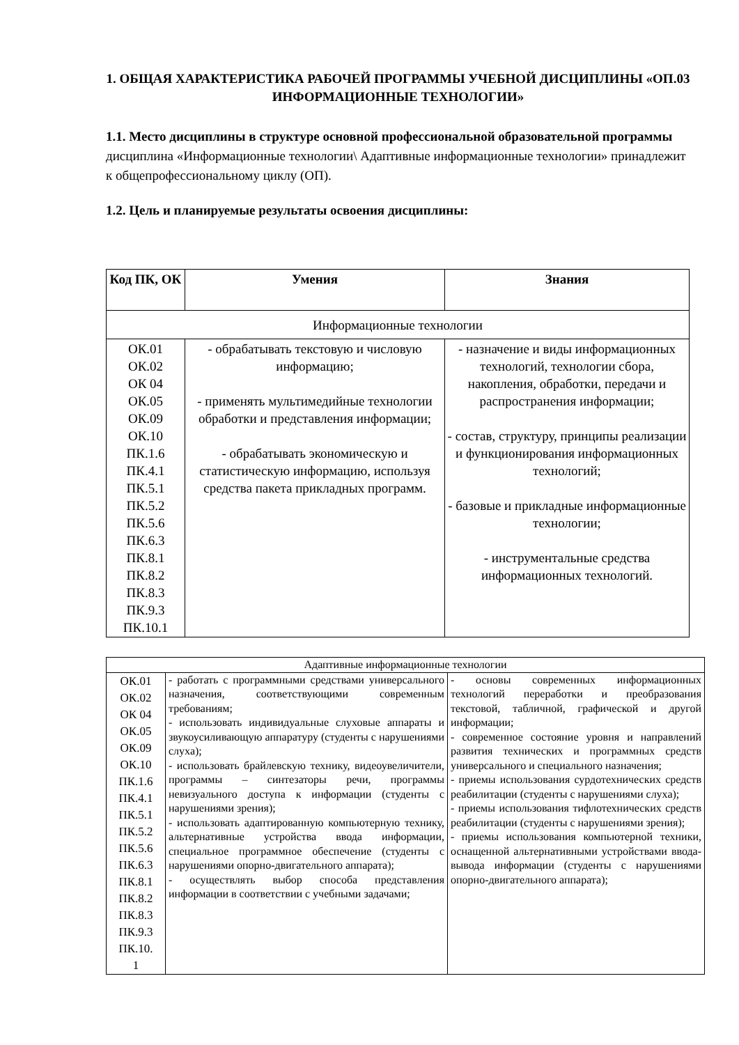1. ОБЩАЯ ХАРАКТЕРИСТИКА РАБОЧЕЙ ПРОГРАММЫ УЧЕБНОЙ ДИСЦИПЛИНЫ «ОП.03 ИНФОРМАЦИОННЫЕ ТЕХНОЛОГИИ»
1.1. Место дисциплины в структуре основной профессиональной образовательной программы дисциплина «Информационные технологии\ Адаптивные информационные технологии» принадлежит к общепрофессиональному циклу (ОП).
1.2. Цель и планируемые результаты освоения дисциплины:
| Код ПК, ОК | Умения | Знания |
| --- | --- | --- |
| Информационные технологии | | |
| ОК.01 ОК.02 ОК 04 ОК.05 ОК.09 ОК.10 ПК.1.6 ПК.4.1 ПК.5.1 ПК.5.2 ПК.5.6 ПК.6.3 ПК.8.1 ПК.8.2 ПК.8.3 ПК.9.3 ПК.10.1 | - обрабатывать текстовую и числовую информацию; - применять мультимедийные технологии обработки и представления информации; - обрабатывать экономическую и статистическую информацию, используя средства пакета прикладных программ. | - назначение и виды информационных технологий, технологии сбора, накопления, обработки, передачи и распространения информации; - состав, структуру, принципы реализации и функционирования информационных технологий; - базовые и прикладные информационные технологии; - инструментальные средства информационных технологий. |
| Адаптивные информационные технологии | | |
| ОК.01 ОК.02 ОК 04 ОК.05 ОК.09 ОК.10 ПК.1.6 ПК.4.1 ПК.5.1 ПК.5.2 ПК.5.6 ПК.6.3 ПК.8.1 ПК.8.2 ПК.8.3 ПК.9.3 ПК.10. 1 | - работать с программными средствами универсального назначения, соответствующими современным требованиям; - использовать индивидуальные слуховые аппараты и звукоусиливающую аппаратуру (студенты с нарушениями слуха); - использовать брайлевскую технику, видеоувеличители, программы – синтезаторы речи, программы невизуального доступа к информации (студенты с нарушениями зрения); - использовать адаптированную компьютерную технику, альтернативные устройства ввода информации, специальное программное обеспечение (студенты с нарушениями опорно-двигательного аппарата); - осуществлять выбор способа представления информации в соответствии с учебными задачами; | - основы современных информационных технологий переработки и преобразования текстовой, табличной, графической и другой информации; - современное состояние уровня и направлений развития технических и программных средств универсального и специального назначения; - приемы использования сурдотехнических средств реабилитации (студенты с нарушениями слуха); - приемы использования тифлотехнических средств реабилитации (студенты с нарушениями зрения); - приемы использования компьютерной техники, оснащенной альтернативными устройствами ввода-вывода информации (студенты с нарушениями опорно-двигательного аппарата); |